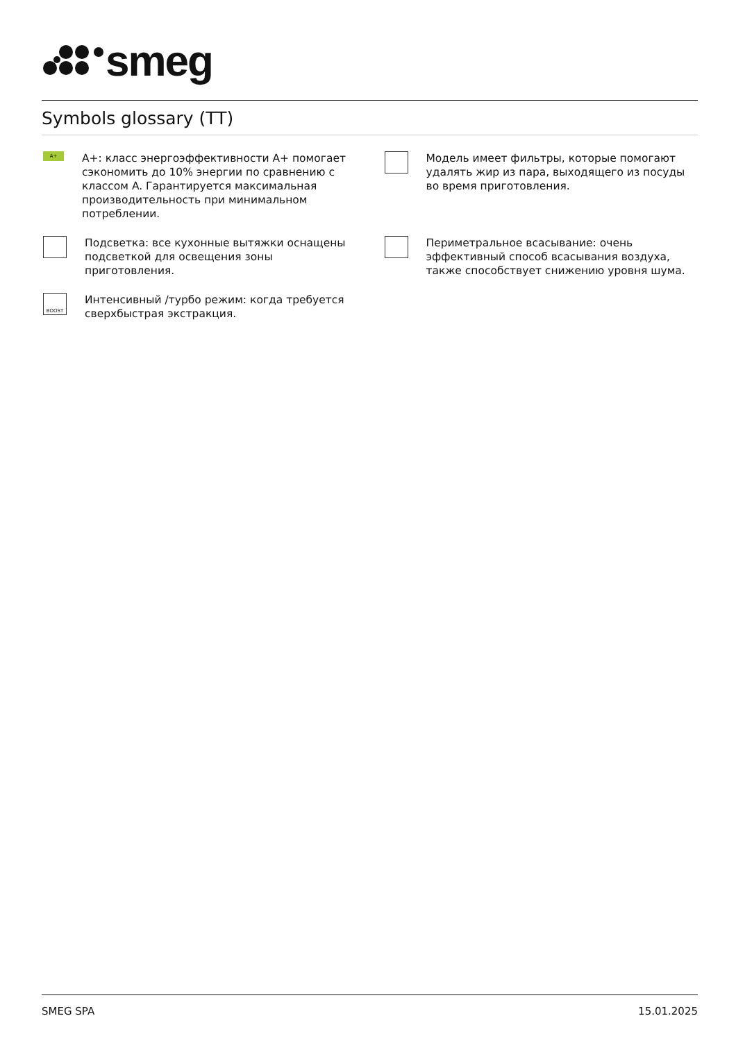smeg
Symbols glossary (TT)
A+
A+: класс энергоэффективности A+ помогает сэкономить до 10% энергии по сравнению с классом A. Гарантируется максимальная производительность при минимальном потреблении.
Модель имеет фильтры, которые помогают удалять жир из пара, выходящего из посуды во время приготовления.
Подсветка: все кухонные вытяжки оснащены подсветкой для освещения зоны приготовления.
Периметральное всасывание: очень эффективный способ всасывания воздуха, также способствует снижению уровня шума.
BOOST
Интенсивный /турбо режим: когда требуется сверхбыстрая экстракция.
SMEG SPA 15.01.2025